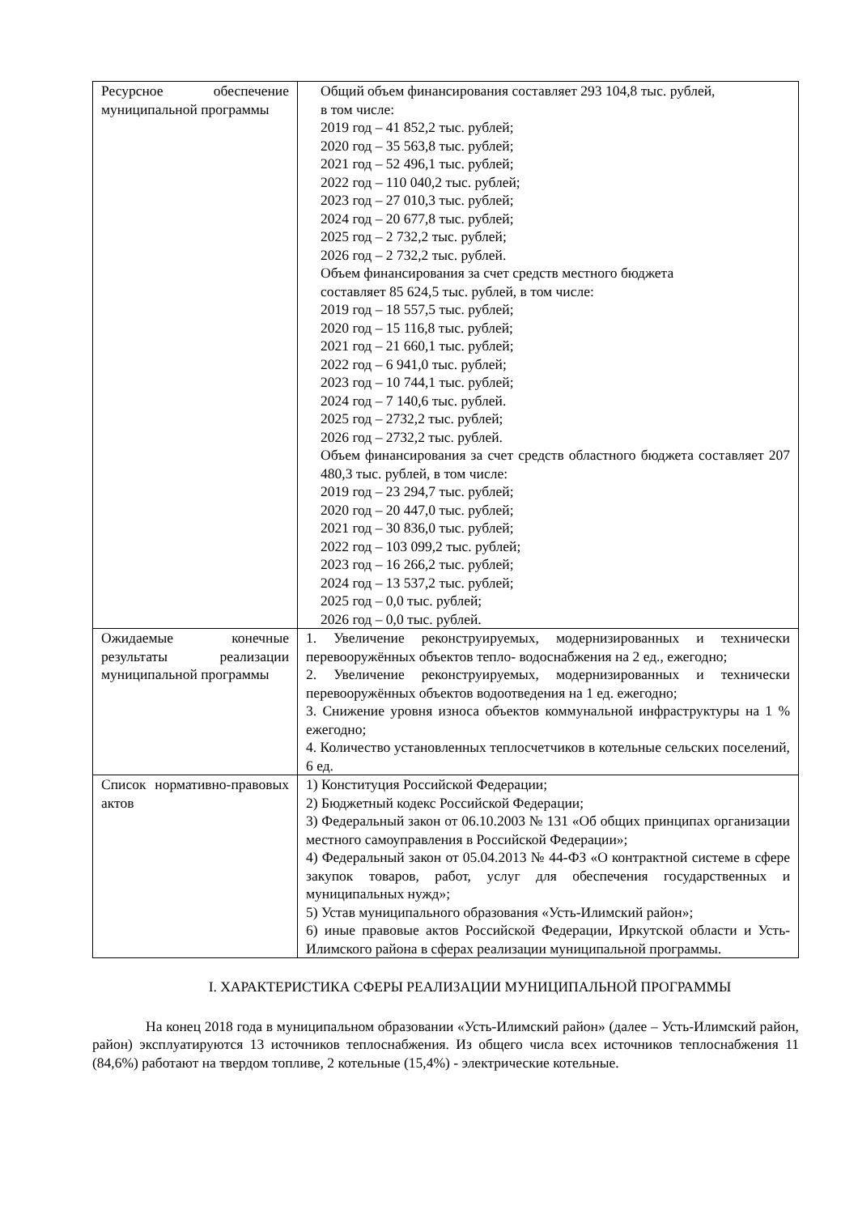| Ресурсное обеспечение муниципальной программы | Общий объем финансирования составляет 293 104,8 тыс. рублей, в том числе: 2019 год – 41 852,2 тыс. рублей; 2020 год – 35 563,8 тыс. рублей; 2021 год – 52 496,1 тыс. рублей; 2022 год – 110 040,2 тыс. рублей; 2023 год – 27 010,3 тыс. рублей; 2024 год – 20 677,8 тыс. рублей; 2025 год – 2 732,2 тыс. рублей; 2026 год – 2 732,2 тыс. рублей. Объем финансирования за счет средств местного бюджета составляет 85 624,5 тыс. рублей, в том числе: 2019 год – 18 557,5 тыс. рублей; 2020 год – 15 116,8 тыс. рублей; 2021 год – 21 660,1 тыс. рублей; 2022 год – 6 941,0 тыс. рублей; 2023 год – 10 744,1 тыс. рублей; 2024 год – 7 140,6 тыс. рублей. 2025 год – 2732,2 тыс. рублей; 2026 год – 2732,2 тыс. рублей. Объем финансирования за счет средств областного бюджета составляет 207 480,3 тыс. рублей, в том числе: 2019 год – 23 294,7 тыс. рублей; 2020 год – 20 447,0 тыс. рублей; 2021 год – 30 836,0 тыс. рублей; 2022 год – 103 099,2 тыс. рублей; 2023 год – 16 266,2 тыс. рублей; 2024 год – 13 537,2 тыс. рублей; 2025 год – 0,0 тыс. рублей; 2026 год – 0,0 тыс. рублей. |
| Ожидаемые конечные результаты реализации муниципальной программы | 1. Увеличение реконструируемых, модернизированных и технически перевооружённых объектов тепло- водоснабжения на 2 ед., ежегодно; 2. Увеличение реконструируемых, модернизированных и технически перевооружённых объектов водоотведения на 1 ед. ежегодно; 3. Снижение уровня износа объектов коммунальной инфраструктуры на 1 % ежегодно; 4. Количество установленных теплосчетчиков в котельные сельских поселений, 6 ед. |
| Список нормативно-правовых актов | 1) Конституция Российской Федерации; 2) Бюджетный кодекс Российской Федерации; 3) Федеральный закон от 06.10.2003 № 131 «Об общих принципах организации местного самоуправления в Российской Федерации»; 4) Федеральный закон от 05.04.2013 № 44-ФЗ «О контрактной системе в сфере закупок товаров, работ, услуг для обеспечения государственных и муниципальных нужд»; 5) Устав муниципального образования «Усть-Илимский район»; 6) иные правовые актов Российской Федерации, Иркутской области и Усть-Илимского района в сферах реализации муниципальной программы. |
I. ХАРАКТЕРИСТИКА СФЕРЫ РЕАЛИЗАЦИИ МУНИЦИПАЛЬНОЙ ПРОГРАММЫ
На конец 2018 года в муниципальном образовании «Усть-Илимский район» (далее – Усть-Илимский район, район) эксплуатируются 13 источников теплоснабжения. Из общего числа всех источников теплоснабжения 11 (84,6%) работают на твердом топливе, 2 котельные (15,4%) - электрические котельные.